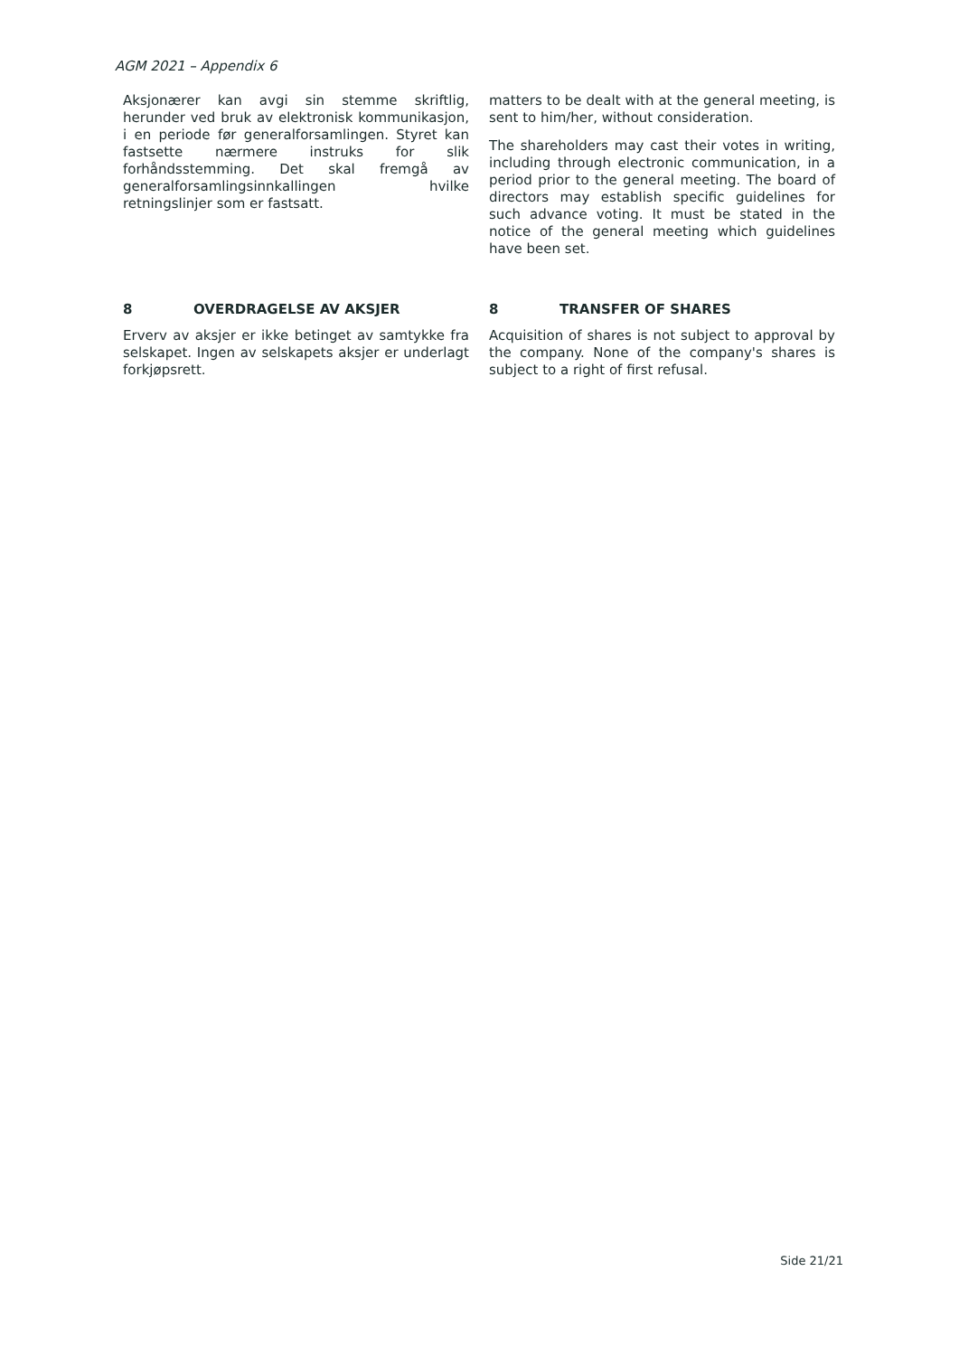AGM 2021 – Appendix 6
Aksjonærer kan avgi sin stemme skriftlig, herunder ved bruk av elektronisk kommunikasjon, i en periode før generalforsamlingen. Styret kan fastsette nærmere instruks for slik forhåndsstemming. Det skal fremgå av generalforsamlingsinnkallingen hvilke retningslinjer som er fastsatt.
matters to be dealt with at the general meeting, is sent to him/her, without consideration.
The shareholders may cast their votes in writing, including through electronic communication, in a period prior to the general meeting. The board of directors may establish specific guidelines for such advance voting. It must be stated in the notice of the general meeting which guidelines have been set.
8 OVERDRAGELSE AV AKSJER
Erverv av aksjer er ikke betinget av samtykke fra selskapet. Ingen av selskapets aksjer er underlagt forkjøpsrett.
8 TRANSFER OF SHARES
Acquisition of shares is not subject to approval by the company. None of the company's shares is subject to a right of first refusal.
Side 21/21